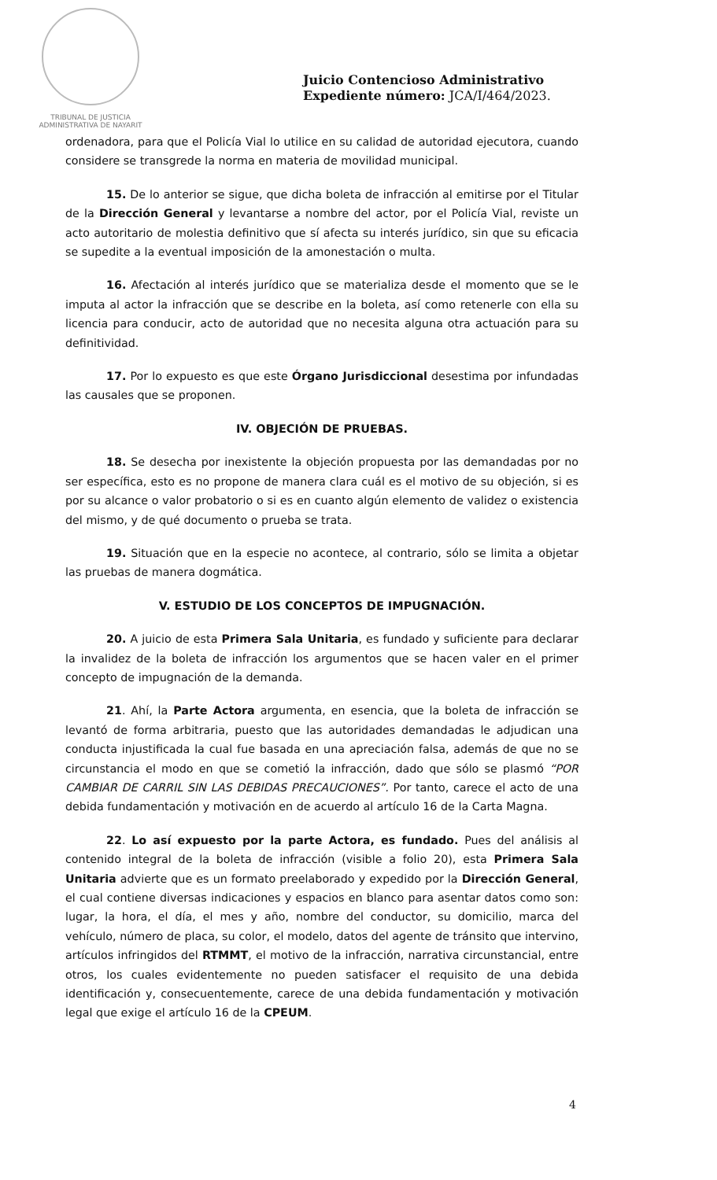TRIBUNAL DE JUSTICIA
ADMINISTRATIVA DE NAYARIT
Juicio Contencioso Administrativo
Expediente número: JCA/I/464/2023.
ordenadora, para que el Policía Vial lo utilice en su calidad de autoridad ejecutora, cuando considere se transgrede la norma en materia de movilidad municipal.
15. De lo anterior se sigue, que dicha boleta de infracción al emitirse por el Titular de la Dirección General y levantarse a nombre del actor, por el Policía Vial, reviste un acto autoritario de molestia definitivo que sí afecta su interés jurídico, sin que su eficacia se supedite a la eventual imposición de la amonestación o multa.
16. Afectación al interés jurídico que se materializa desde el momento que se le imputa al actor la infracción que se describe en la boleta, así como retenerle con ella su licencia para conducir, acto de autoridad que no necesita alguna otra actuación para su definitividad.
17. Por lo expuesto es que este Órgano Jurisdiccional desestima por infundadas las causales que se proponen.
IV. OBJECIÓN DE PRUEBAS.
18. Se desecha por inexistente la objeción propuesta por las demandadas por no ser específica, esto es no propone de manera clara cuál es el motivo de su objeción, si es por su alcance o valor probatorio o si es en cuanto algún elemento de validez o existencia del mismo, y de qué documento o prueba se trata.
19. Situación que en la especie no acontece, al contrario, sólo se limita a objetar las pruebas de manera dogmática.
V. ESTUDIO DE LOS CONCEPTOS DE IMPUGNACIÓN.
20. A juicio de esta Primera Sala Unitaria, es fundado y suficiente para declarar la invalidez de la boleta de infracción los argumentos que se hacen valer en el primer concepto de impugnación de la demanda.
21. Ahí, la Parte Actora argumenta, en esencia, que la boleta de infracción se levantó de forma arbitraria, puesto que las autoridades demandadas le adjudican una conducta injustificada la cual fue basada en una apreciación falsa, además de que no se circunstancia el modo en que se cometió la infracción, dado que sólo se plasmó “POR CAMBIAR DE CARRIL SIN LAS DEBIDAS PRECAUCIONES”. Por tanto, carece el acto de una debida fundamentación y motivación en de acuerdo al artículo 16 de la Carta Magna.
22. Lo así expuesto por la parte Actora, es fundado. Pues del análisis al contenido integral de la boleta de infracción (visible a folio 20), esta Primera Sala Unitaria advierte que es un formato preelaborado y expedido por la Dirección General, el cual contiene diversas indicaciones y espacios en blanco para asentar datos como son: lugar, la hora, el día, el mes y año, nombre del conductor, su domicilio, marca del vehículo, número de placa, su color, el modelo, datos del agente de tránsito que intervino, artículos infringidos del RTMMT, el motivo de la infracción, narrativa circunstancial, entre otros, los cuales evidentemente no pueden satisfacer el requisito de una debida identificación y, consecuentemente, carece de una debida fundamentación y motivación legal que exige el artículo 16 de la CPEUM.
4